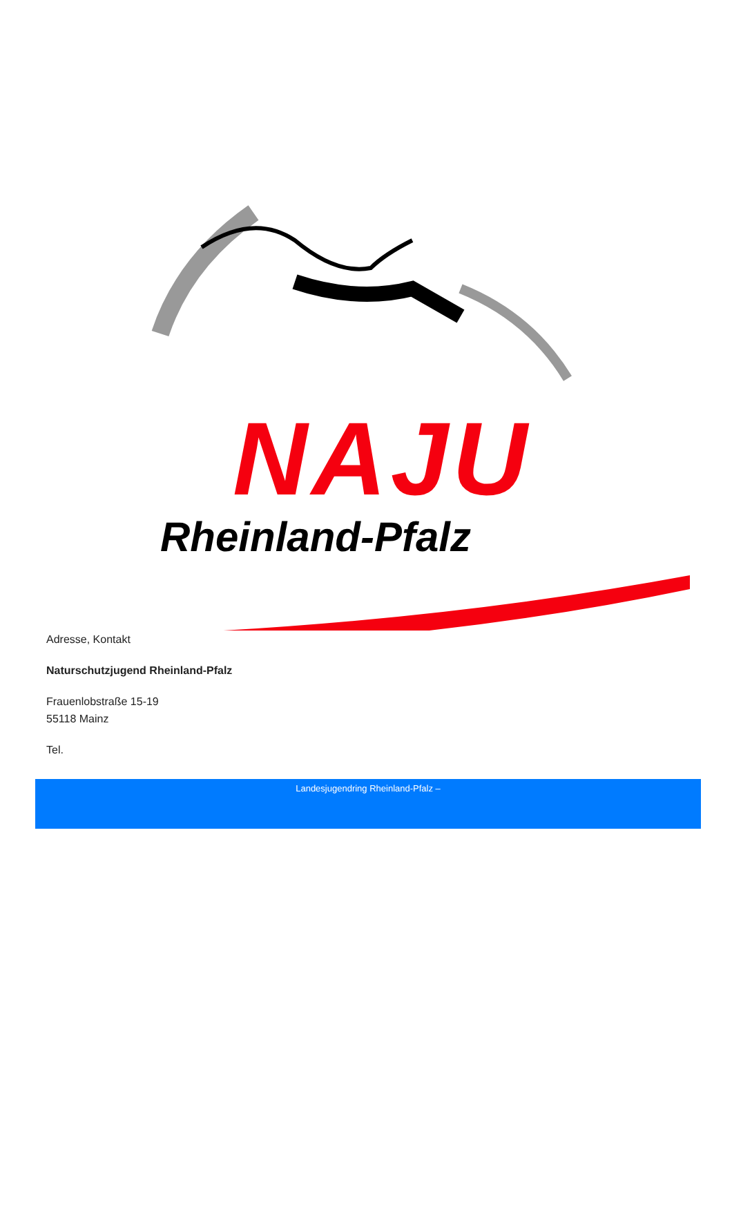NAJU
Rheinland-Pfalz
Adresse, Kontakt
Naturschutzjugend Rheinland-Pfalz
Frauenlobstraße 15-19
55118 Mainz
Tel.
Landesjugendring Rheinland-Pfalz –